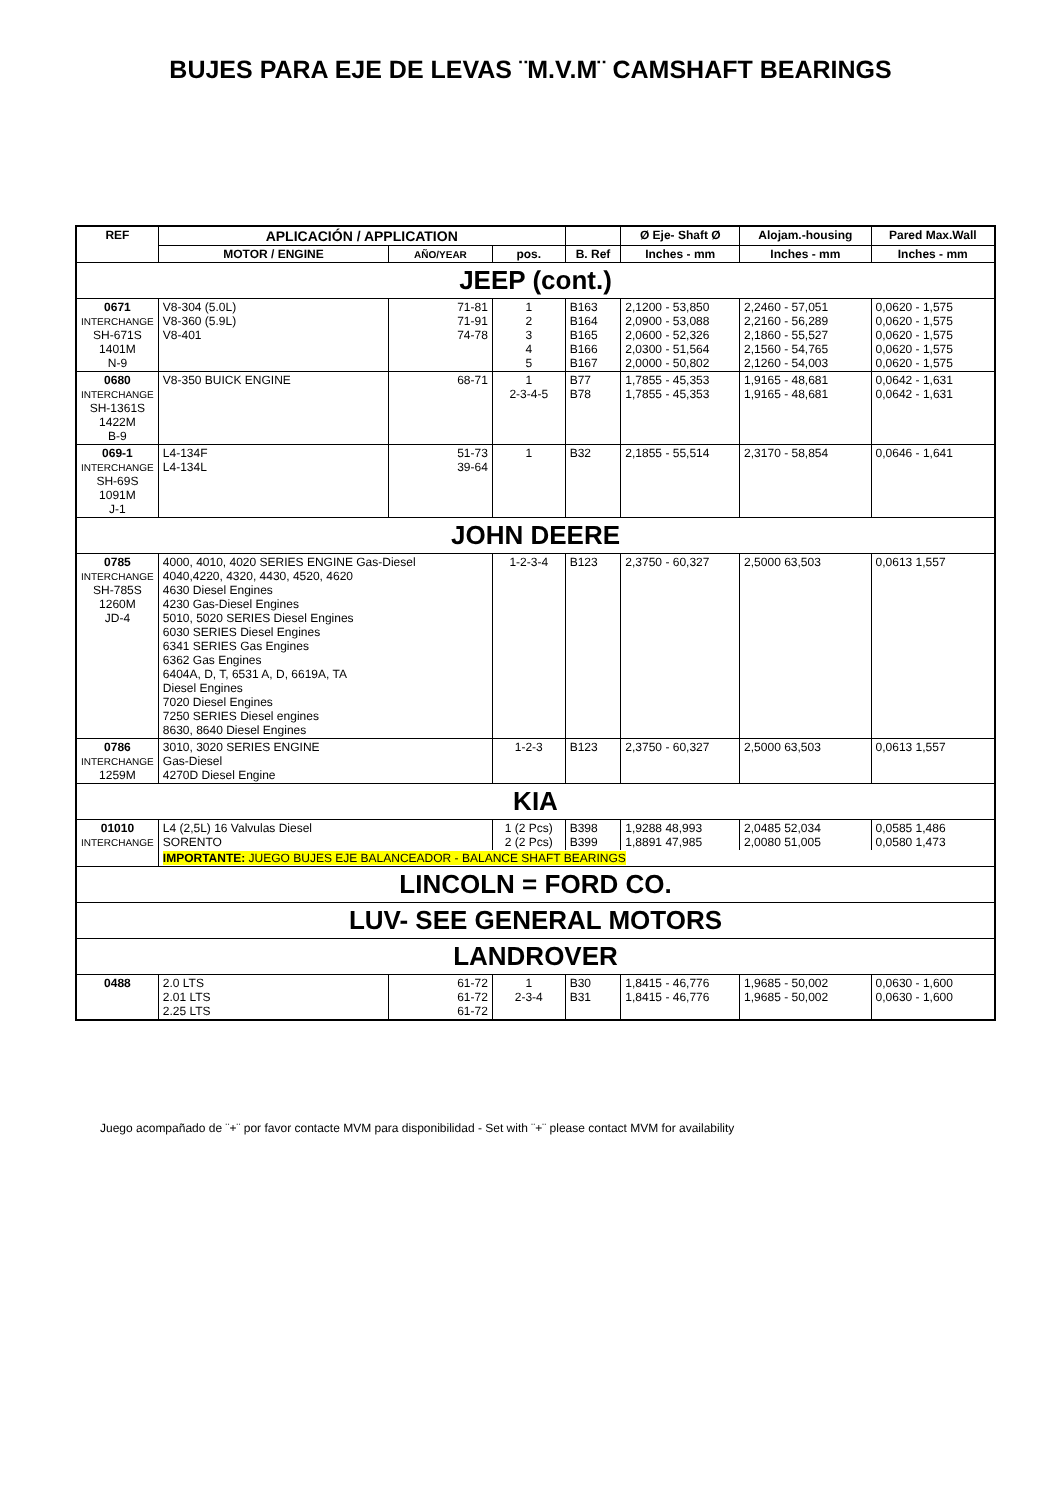BUJES PARA EJE DE LEVAS ¨M.V.M¨ CAMSHAFT BEARINGS
| REF | APLICACIÓN / APPLICATION | | | | Ø Eje- Shaft Ø | Alojam.-housing | Pared Max.Wall |
| --- | --- | --- | --- | --- | --- | --- | --- |
| | MOTOR / ENGINE | AÑO/YEAR | pos. | B. Ref | Inches - mm | Inches - mm | Inches - mm |
| JEEP (cont.) | | | | | | | |
| 0671 INTERCHANGE SH-671S 1401M N-9 | V8-304 (5.0L) V8-360 (5.9L) V8-401 | 71-81 71-91 74-78 | 1 2 3 4 5 | B163 B164 B165 B166 B167 | 2,1200 - 53,850 2,0900 - 53,088 2,0600 - 52,326 2,0300 - 51,564 2,0000 - 50,802 | 2,2460 - 57,051 2,2160 - 56,289 2,1860 - 55,527 2,1560 - 54,765 2,1260 - 54,003 | 0,0620 - 1,575 0,0620 - 1,575 0,0620 - 1,575 0,0620 - 1,575 0,0620 - 1,575 |
| 0680 INTERCHANGE SH-1361S 1422M B-9 | V8-350 BUICK ENGINE | 68-71 | 1 2-3-4-5 | B77 B78 | 1,7855 - 45,353 1,7855 - 45,353 | 1,9165 - 48,681 1,9165 - 48,681 | 0,0642 - 1,631 0,0642 - 1,631 |
| 069-1 INTERCHANGE SH-69S 1091M J-1 | L4-134F L4-134L | 51-73 39-64 | 1 | B32 | 2,1855 - 55,514 | 2,3170 - 58,854 | 0,0646 - 1,641 |
| JOHN DEERE | | | | | | | |
| 0785 INTERCHANGE SH-785S 1260M JD-4 | 4000, 4010, 4020 SERIES ENGINE Gas-Diesel 4040,4220, 4320, 4430, 4520, 4620 4630 Diesel Engines 4230 Gas-Diesel Engines 5010, 5020 SERIES Diesel Engines 6030 SERIES Diesel Engines 6341 SERIES Gas Engines 6362 Gas Engines 6404A, D, T, 6531 A, D, 6619A, TA Diesel Engines 7020 Diesel Engines 7250 SERIES Diesel engines 8630, 8640 Diesel Engines | | 1-2-3-4 | B123 | 2,3750 - 60,327 | 2,5000 63,503 | 0,0613 1,557 |
| 0786 INTERCHANGE 1259M | 3010, 3020 SERIES ENGINE Gas-Diesel 4270D Diesel Engine | | 1-2-3 | B123 | 2,3750 - 60,327 | 2,5000 63,503 | 0,0613 1,557 |
| KIA | | | | | | | |
| 01010 INTERCHANGE | L4 (2,5L) 16 Valvulas Diesel SORENTO | | 1 (2 Pcs) 2 (2 Pcs) | B398 B399 | 1,9288 48,993 1,8891 47,985 | 2,0485 52,034 2,0080 51,005 | 0,0585 1,486 0,0580 1,473 |
| | IMPORTANTE: JUEGO BUJES EJE BALANCEADOR - BALANCE SHAFT BEARINGS | | | | | | |
| LINCOLN = FORD CO. | | | | | | | |
| LUV- SEE GENERAL MOTORS | | | | | | | |
| LANDROVER | | | | | | | |
| 0488 | 2.0 LTS 2.01 LTS 2.25 LTS | 61-72 61-72 61-72 | 1 2-3-4 | B30 B31 | 1,8415 - 46,776 1,8415 - 46,776 | 1,9685 - 50,002 1,9685 - 50,002 | 0,0630 - 1,600 0,0630 - 1,600 |
Juego acompañado de ¨+¨ por favor contacte MVM para disponibilidad - Set with ¨+¨ please contact MVM for availability